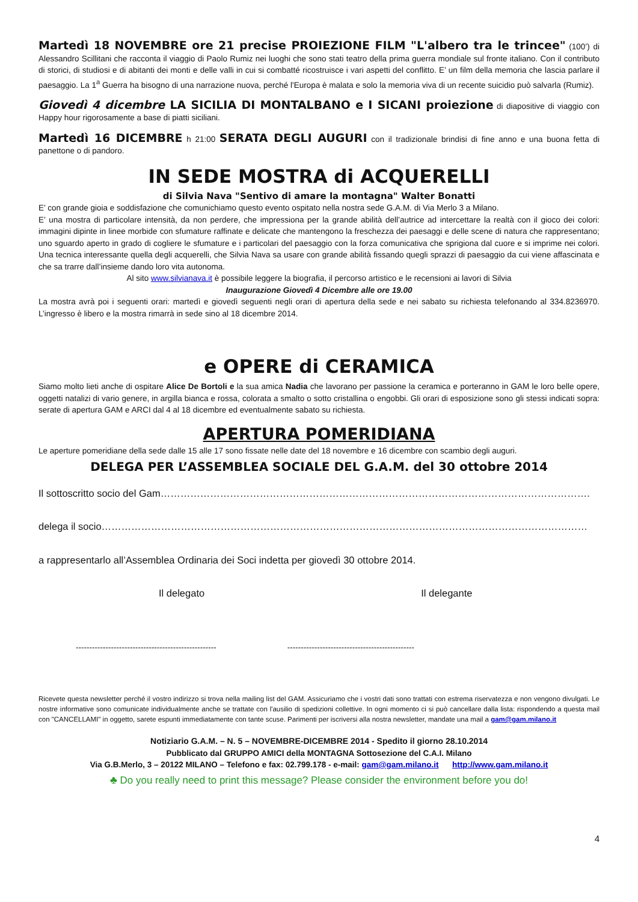Martedì 18 NOVEMBRE ore 21 precise PROIEZIONE FILM "L'albero tra le trincee" (100’) di Alessandro Scillitani che racconta il viaggio di Paolo Rumiz nei luoghi che sono stati teatro della prima guerra mondiale sul fronte italiano. Con il contributo di storici, di studiosi e di abitanti dei monti e delle valli in cui si combatté ricostruisce i vari aspetti del conflitto. E’ un film della memoria che lascia parlare il paesaggio. La 1<sup>a</sup> Guerra ha bisogno di una narrazione nuova, perché l'Europa è malata e solo la memoria viva di un recente suicidio può salvarla (Rumiz).
Giovedì 4 dicembre LA SICILIA DI MONTALBANO e I SICANI proiezione di diapositive di viaggio con Happy hour rigorosamente a base di piatti siciliani.
Martedì 16 DICEMBRE h 21:00 SERATA DEGLI AUGURI con il tradizionale brindisi di fine anno e una buona fetta di panettone o di pandoro.
IN SEDE MOSTRA di ACQUERELLI
di Silvia Nava "Sentivo di amare la montagna" Walter Bonatti
E’ con grande gioia e soddisfazione che comunichiamo questo evento ospitato nella nostra sede G.A.M. di Via Merlo 3 a Milano.
E’ una mostra di particolare intensità, da non perdere, che impressiona per la grande abilità dell’autrice ad intercettare la realtà con il gioco dei colori: immagini dipinte in linee morbide con sfumature raffinate e delicate che mantengono la freschezza dei paesaggi e delle scene di natura che rappresentano; uno sguardo aperto in grado di cogliere le sfumature e i particolari del paesaggio con la forza comunicativa che sprigiona dal cuore e si imprime nei colori. Una tecnica interessante quella degli acquerelli, che Silvia Nava sa usare con grande abilità fissando quegli sprazzi di paesaggio da cui viene affascinata e che sa trarre dall’insieme dando loro vita autonoma.
Al sito www.silvianava.it è possibile leggere la biografia, il percorso artistico e le recensioni ai lavori di Silvia
Inaugurazione Giovedì 4 Dicembre alle ore 19.00
La mostra avrà poi i seguenti orari: martedì e giovedì seguenti negli orari di apertura della sede e nei sabato su richiesta telefonando al 334.8236970. L’ingresso è libero e la mostra rimarrà in sede sino al 18 dicembre 2014.
e OPERE di CERAMICA
Siamo molto lieti anche di ospitare Alice De Bortoli e la sua amica Nadia che lavorano per passione la ceramica e porteranno in GAM le loro belle opere, oggetti natalizi di vario genere, in argilla bianca e rossa, colorata a smalto o sotto cristallina o engobbi. Gli orari di esposizione sono gli stessi indicati sopra: serate di apertura GAM e ARCI dal 4 al 18 dicembre ed eventualmente sabato su richiesta.
APERTURA POMERIDIANA
Le aperture pomeridiane della sede dalle 15 alle 17 sono fissate nelle date del 18 novembre e 16 dicembre con scambio degli auguri.
DELEGA PER L’ASSEMBLEA SOCIALE DEL G.A.M. del 30 ottobre 2014
Il sottoscritto socio del Gam………………………………………………………………………………………………………………….
delega il socio…………………………………………………………………………………………………………………………………
a rappresentarlo all’Assemblea Ordinaria dei Soci indetta per giovedì 30 ottobre 2014.
Il delegato Il delegante
---------------------------------------------------- -----------------------------------------------
Ricevete questa newsletter perché il vostro indirizzo si trova nella mailing list del GAM. Assicuriamo che i vostri dati sono trattati con estrema riservatezza e non vengono divulgati. Le nostre informative sono comunicate individualmente anche se trattate con l'ausilio di spedizioni collettive. In ogni momento ci si può cancellare dalla lista: rispondendo a questa mail con "CANCELLAMI" in oggetto, sarete espunti immediatamente con tante scuse. Parimenti per iscriversi alla nostra newsletter, mandate una mail a gam@gam.milano.it
Notiziario G.A.M. – N. 5 – NOVEMBRE-DICEMBRE 2014 - Spedito il giorno 28.10.2014
Pubblicato dal GRUPPO AMICI della MONTAGNA Sottosezione del C.A.I. Milano
Via G.B.Merlo, 3 – 20122 MILANO – Telefono e fax: 02.799.178 - e-mail: gam@gam.milano.it http://www.gam.milano.it
♣ Do you really need to print this message? Please consider the environment before you do!
4